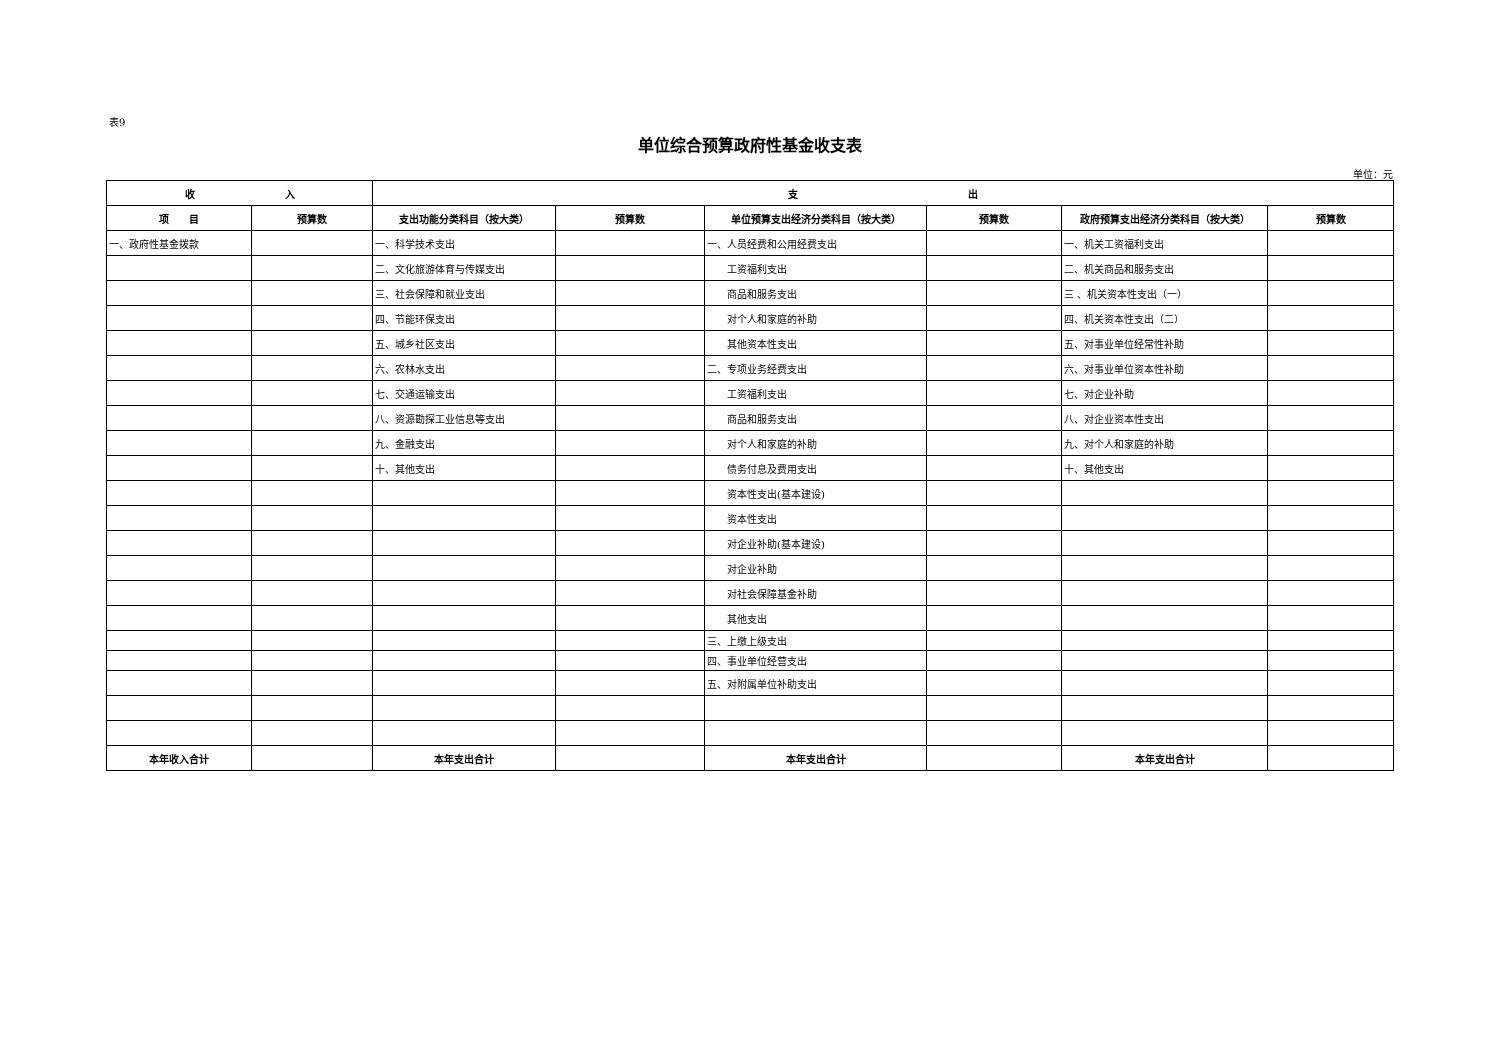表9
单位综合预算政府性基金收支表
单位：元
| 收 入 | | 支 出 | | | | | |
| --- | --- | --- | --- | --- | --- | --- | --- |
| 项 目 | 预算数 | 支出功能分类科目（按大类） | 预算数 | 单位预算支出经济分类科目（按大类） | 预算数 | 政府预算支出经济分类科目（按大类） | 预算数 |
| 一、政府性基金拨款 | | 一、科学技术支出 | | 一、人员经费和公用经费支出 | | 一、机关工资福利支出 | |
| | | 二、文化旅游体育与传媒支出 | | 工资福利支出 | | 二、机关商品和服务支出 | |
| | | 三、社会保障和就业支出 | | 商品和服务支出 | | 三 、机关资本性支出（一） | |
| | | 四、节能环保支出 | | 对个人和家庭的补助 | | 四、机关资本性支出（二） | |
| | | 五、城乡社区支出 | | 其他资本性支出 | | 五、对事业单位经常性补助 | |
| | | 六、农林水支出 | | 二、专项业务经费支出 | | 六、对事业单位资本性补助 | |
| | | 七、交通运输支出 | | 工资福利支出 | | 七、对企业补助 | |
| | | 八、资源勘探工业信息等支出 | | 商品和服务支出 | | 八、对企业资本性支出 | |
| | | 九、金融支出 | | 对个人和家庭的补助 | | 九、对个人和家庭的补助 | |
| | | 十、其他支出 | | 债务付息及费用支出 | | 十、其他支出 | |
| | | | | 资本性支出(基本建设) | | | |
| | | | | 资本性支出 | | | |
| | | | | 对企业补助(基本建设) | | | |
| | | | | 对企业补助 | | | |
| | | | | 对社会保障基金补助 | | | |
| | | | | 其他支出 | | | |
| | | | | 三、上缴上级支出 | | | |
| | | | | 四、事业单位经营支出 | | | |
| | | | | 五、对附属单位补助支出 | | | |
| 本年收入合计 | | 本年支出合计 | | 本年支出合计 | | 本年支出合计 | |